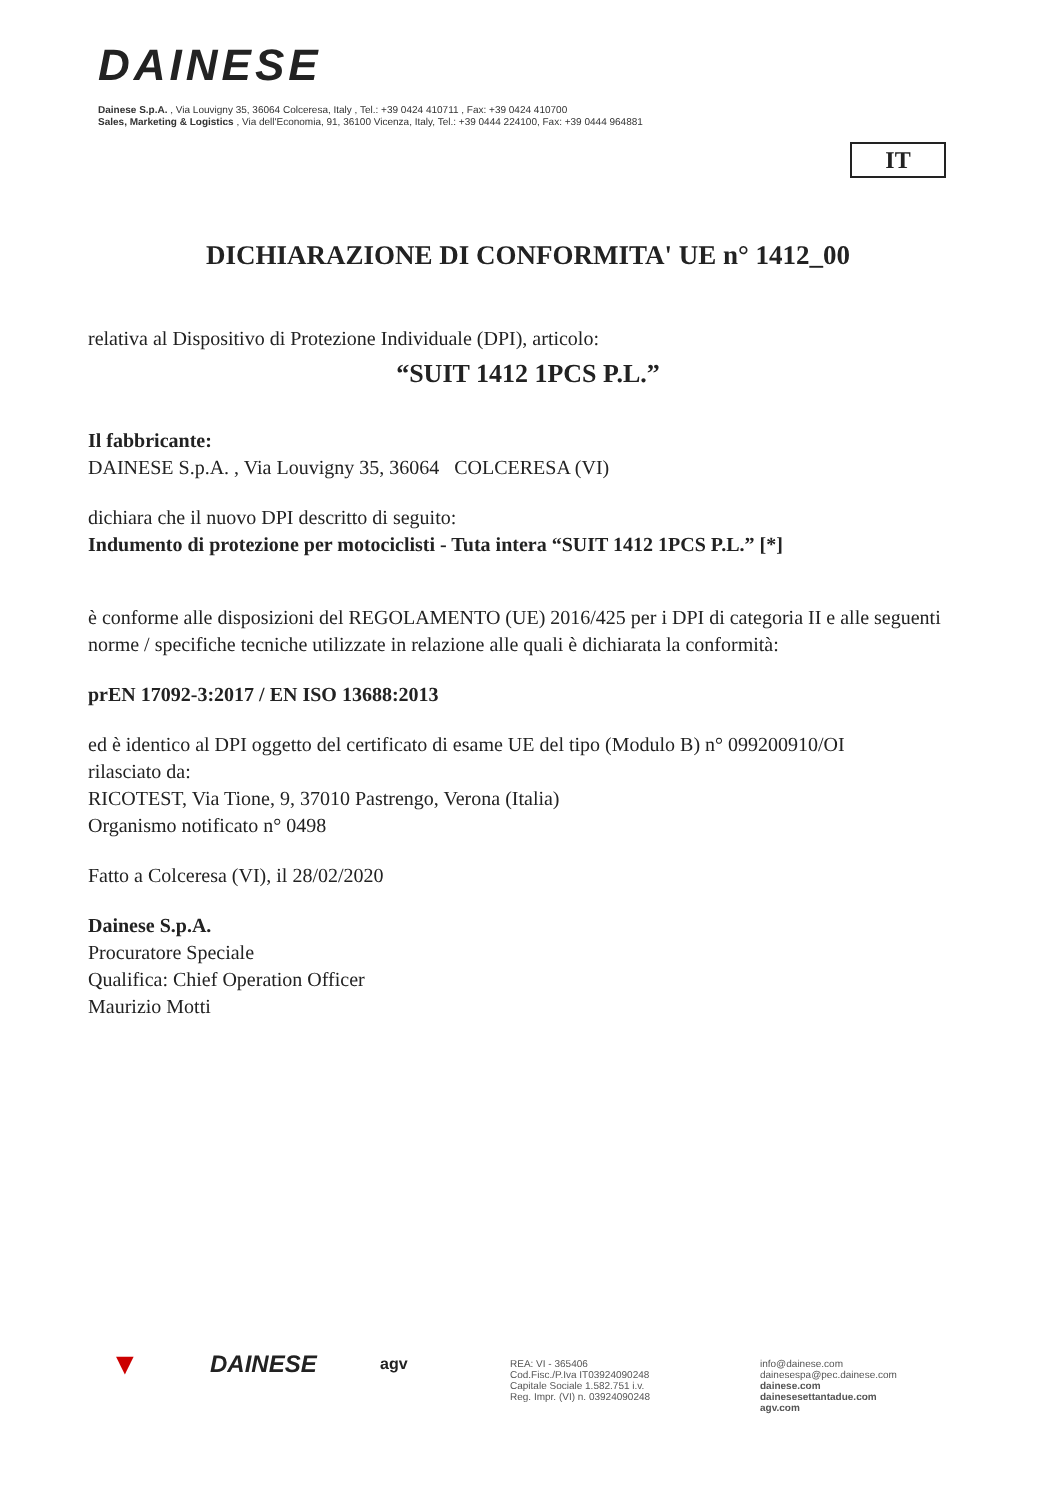DAINESE
Dainese S.p.A. , Via Louvigny 35, 36064 Colceresa, Italy , Tel.: +39 0424 410711 , Fax: +39 0424 410700
Sales, Marketing & Logistics , Via dell'Economia, 91, 36100 Vicenza, Italy, Tel.: +39 0444 224100, Fax: +39 0444 964881
IT
DICHIARAZIONE DI CONFORMITA' UE n° 1412_00
relativa al Dispositivo di Protezione Individuale (DPI), articolo:
“SUIT 1412 1PCS P.L.”
Il fabbricante:
DAINESE S.p.A. , Via Louvigny 35, 36064 COLCERESA (VI)
dichiara che il nuovo DPI descritto di seguito:
Indumento di protezione per motociclisti - Tuta intera “SUIT 1412 1PCS P.L.” [*]
è conforme alle disposizioni del REGOLAMENTO (UE) 2016/425 per i DPI di categoria II e alle seguenti norme / specifiche tecniche utilizzate in relazione alle quali è dichiarata la conformità:
prEN 17092-3:2017 / EN ISO 13688:2013
ed è identico al DPI oggetto del certificato di esame UE del tipo (Modulo B) n° 099200910/OI
rilasciato da:
RICOTEST, Via Tione, 9, 37010 Pastrengo, Verona (Italia)
Organismo notificato n° 0498
Fatto a Colceresa (VI), il 28/02/2020
Dainese S.p.A.
Procuratore Speciale
Qualifica: Chief Operation Officer
Maurizio Motti
▼
DAINESE
agv
REA: VI - 365406
Cod.Fisc./P.Iva IT03924090248
Capitale Sociale 1.582.751 i.v.
Reg. Impr. (VI) n. 03924090248
info@dainese.com
dainesespa@pec.dainese.com
dainese.com
dainesesettantadue.com
agv.com